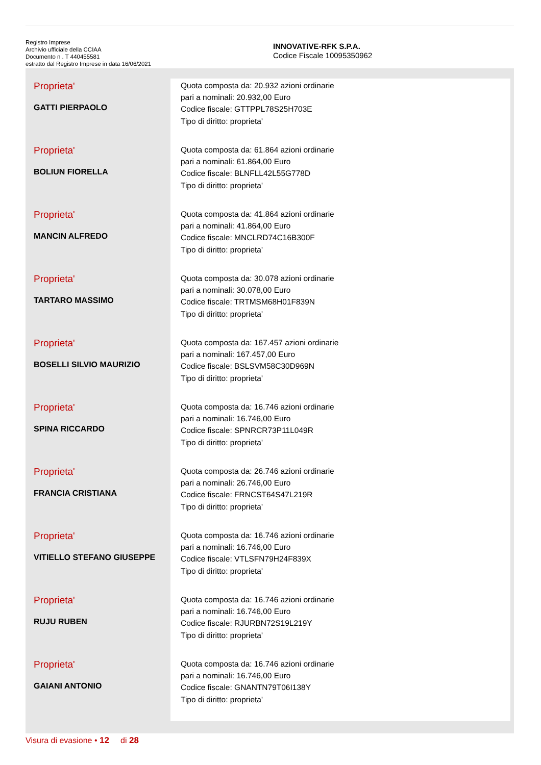Registro Imprese
Archivio ufficiale della CCIAA
Documento n . T 440455581
estratto dal Registro Imprese in data 16/06/2021
INNOVATIVE-RFK S.P.A.
Codice Fiscale 10095350962
| Proprieta' GATTI PIERPAOLO | Quota composta da: 20.932 azioni ordinarie pari a nominali: 20.932,00 Euro Codice fiscale: GTTPPL78S25H703E Tipo di diritto: proprieta' |
| Proprieta' BOLIUN FIORELLA | Quota composta da: 61.864 azioni ordinarie pari a nominali: 61.864,00 Euro Codice fiscale: BLNFLL42L55G778D Tipo di diritto: proprieta' |
| Proprieta' MANCIN ALFREDO | Quota composta da: 41.864 azioni ordinarie pari a nominali: 41.864,00 Euro Codice fiscale: MNCLRD74C16B300F Tipo di diritto: proprieta' |
| Proprieta' TARTARO MASSIMO | Quota composta da: 30.078 azioni ordinarie pari a nominali: 30.078,00 Euro Codice fiscale: TRTMSM68H01F839N Tipo di diritto: proprieta' |
| Proprieta' BOSELLI SILVIO MAURIZIO | Quota composta da: 167.457 azioni ordinarie pari a nominali: 167.457,00 Euro Codice fiscale: BSLSVM58C30D969N Tipo di diritto: proprieta' |
| Proprieta' SPINA RICCARDO | Quota composta da: 16.746 azioni ordinarie pari a nominali: 16.746,00 Euro Codice fiscale: SPNRCR73P11L049R Tipo di diritto: proprieta' |
| Proprieta' FRANCIA CRISTIANA | Quota composta da: 26.746 azioni ordinarie pari a nominali: 26.746,00 Euro Codice fiscale: FRNCST64S47L219R Tipo di diritto: proprieta' |
| Proprieta' VITIELLO STEFANO GIUSEPPE | Quota composta da: 16.746 azioni ordinarie pari a nominali: 16.746,00 Euro Codice fiscale: VTLSFN79H24F839X Tipo di diritto: proprieta' |
| Proprieta' RUJU RUBEN | Quota composta da: 16.746 azioni ordinarie pari a nominali: 16.746,00 Euro Codice fiscale: RJURBN72S19L219Y Tipo di diritto: proprieta' |
| Proprieta' GAIANI ANTONIO | Quota composta da: 16.746 azioni ordinarie pari a nominali: 16.746,00 Euro Codice fiscale: GNANTN79T06I138Y Tipo di diritto: proprieta' |
Visura di evasione • 12 di 28